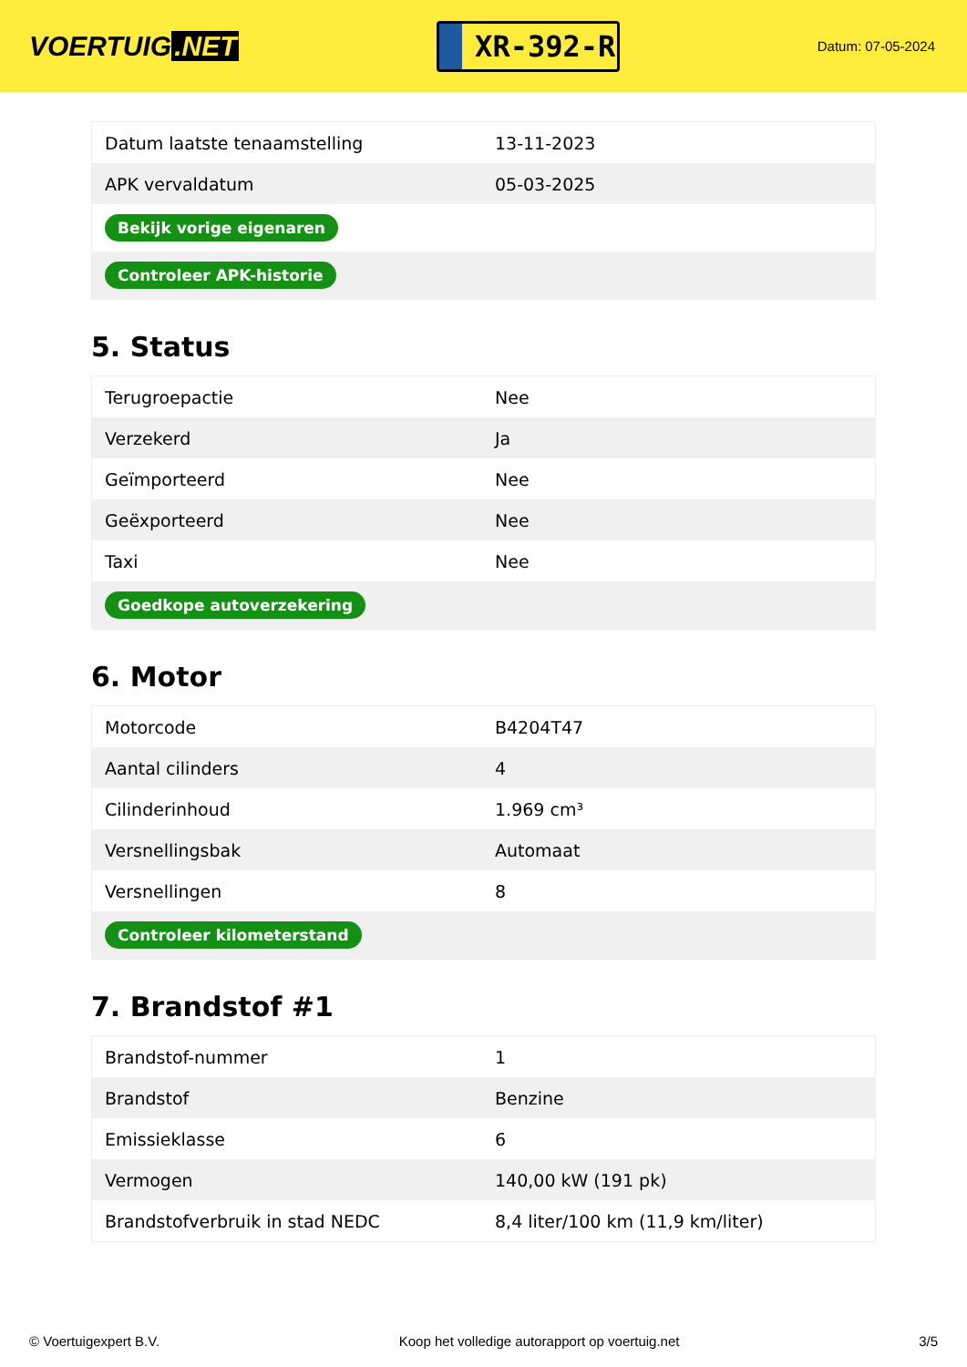VOERTUIG.NET
XR-392-R
Datum: 07-05-2024
| Datum laatste tenaamstelling | 13-11-2023 |
| APK vervaldatum | 05-03-2025 |
| Bekijk vorige eigenaren | |
| Controleer APK-historie | |
5. Status
| Terugroepactie | Nee |
| Verzekerd | Ja |
| Geïmporteerd | Nee |
| Geëxporteerd | Nee |
| Taxi | Nee |
| Goedkope autoverzekering | |
6. Motor
| Motorcode | B4204T47 |
| Aantal cilinders | 4 |
| Cilinderinhoud | 1.969 cm³ |
| Versnellingsbak | Automaat |
| Versnellingen | 8 |
| Controleer kilometerstand | |
7. Brandstof #1
| Brandstof-nummer | 1 |
| Brandstof | Benzine |
| Emissieklasse | 6 |
| Vermogen | 140,00 kW (191 pk) |
| Brandstofverbruik in stad NEDC | 8,4 liter/100 km (11,9 km/liter) |
© Voertuigexpert B.V. Koop het volledige autorapport op voertuig.net 3/5